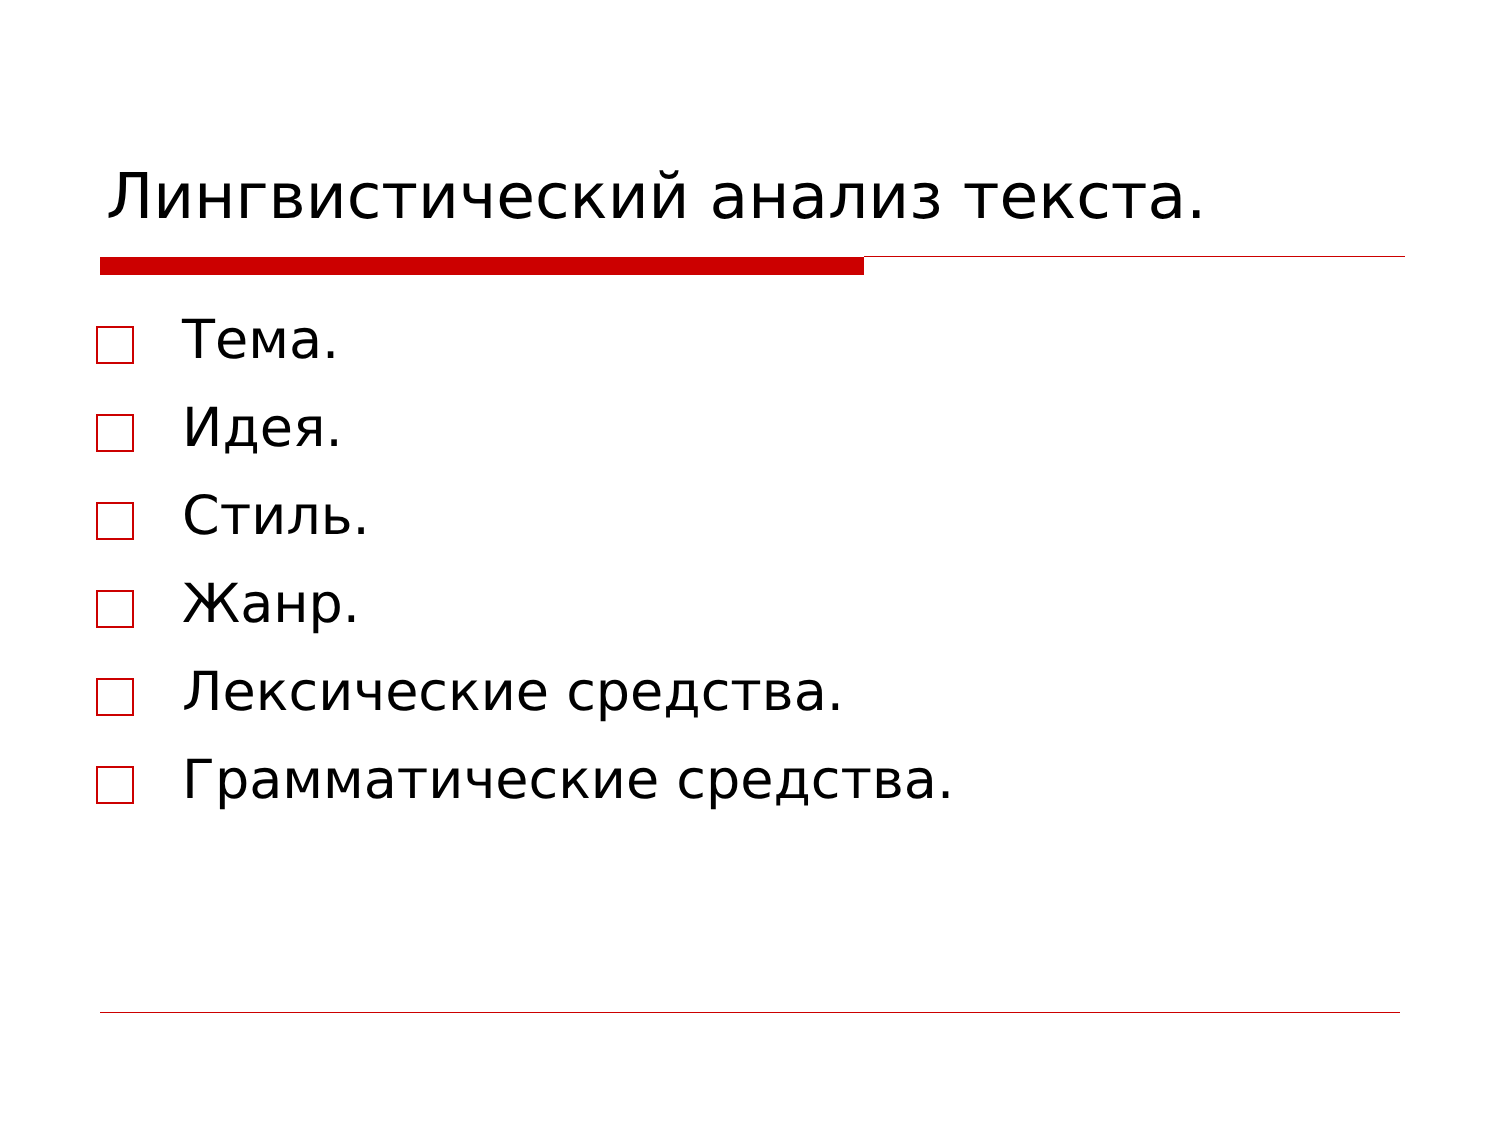Лингвистический анализ текста.
Тема.
Идея.
Стиль.
Жанр.
Лексические средства.
Грамматические средства.